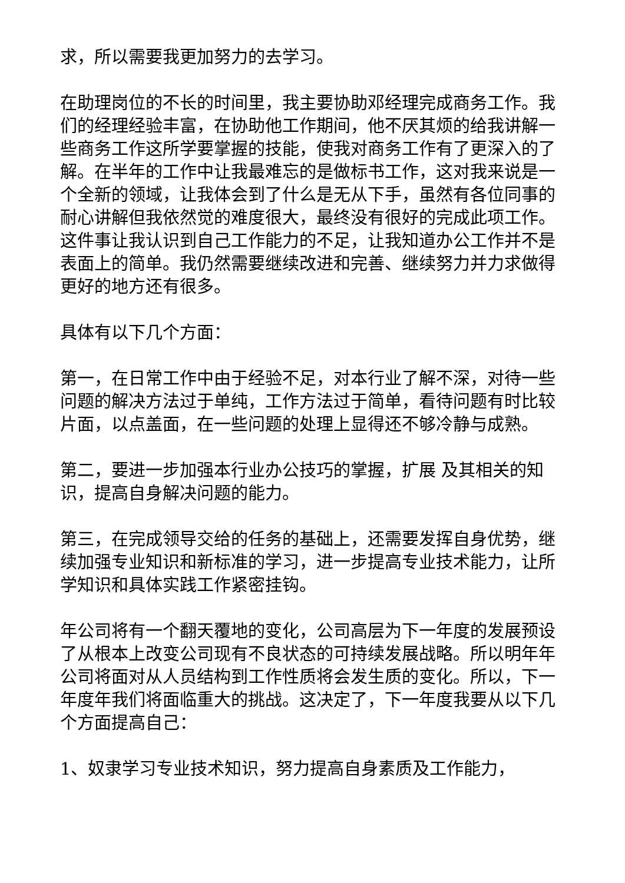求，所以需要我更加努力的去学习。
在助理岗位的不长的时间里，我主要协助邓经理完成商务工作。我们的经理经验丰富，在协助他工作期间，他不厌其烦的给我讲解一些商务工作这所学要掌握的技能，使我对商务工作有了更深入的了解。在半年的工作中让我最难忘的是做标书工作，这对我来说是一个全新的领域，让我体会到了什么是无从下手，虽然有各位同事的耐心讲解但我依然觉的难度很大，最终没有很好的完成此项工作。这件事让我认识到自己工作能力的不足，让我知道办公工作并不是表面上的简单。我仍然需要继续改进和完善、继续努力并力求做得更好的地方还有很多。
具体有以下几个方面：
第一，在日常工作中由于经验不足，对本行业了解不深，对待一些问题的解决方法过于单纯，工作方法过于简单，看待问题有时比较片面，以点盖面，在一些问题的处理上显得还不够冷静与成熟。
第二，要进一步加强本行业办公技巧的掌握，扩展 及其相关的知识，提高自身解决问题的能力。
第三，在完成领导交给的任务的基础上，还需要发挥自身优势，继续加强专业知识和新标准的学习，进一步提高专业技术能力，让所学知识和具体实践工作紧密挂钩。
年公司将有一个翻天覆地的变化，公司高层为下一年度的发展预设了从根本上改变公司现有不良状态的可持续发展战略。所以明年年公司将面对从人员结构到工作性质将会发生质的变化。所以，下一年度年我们将面临重大的挑战。这决定了，下一年度我要从以下几个方面提高自己：
1、奴隶学习专业技术知识，努力提高自身素质及工作能力，